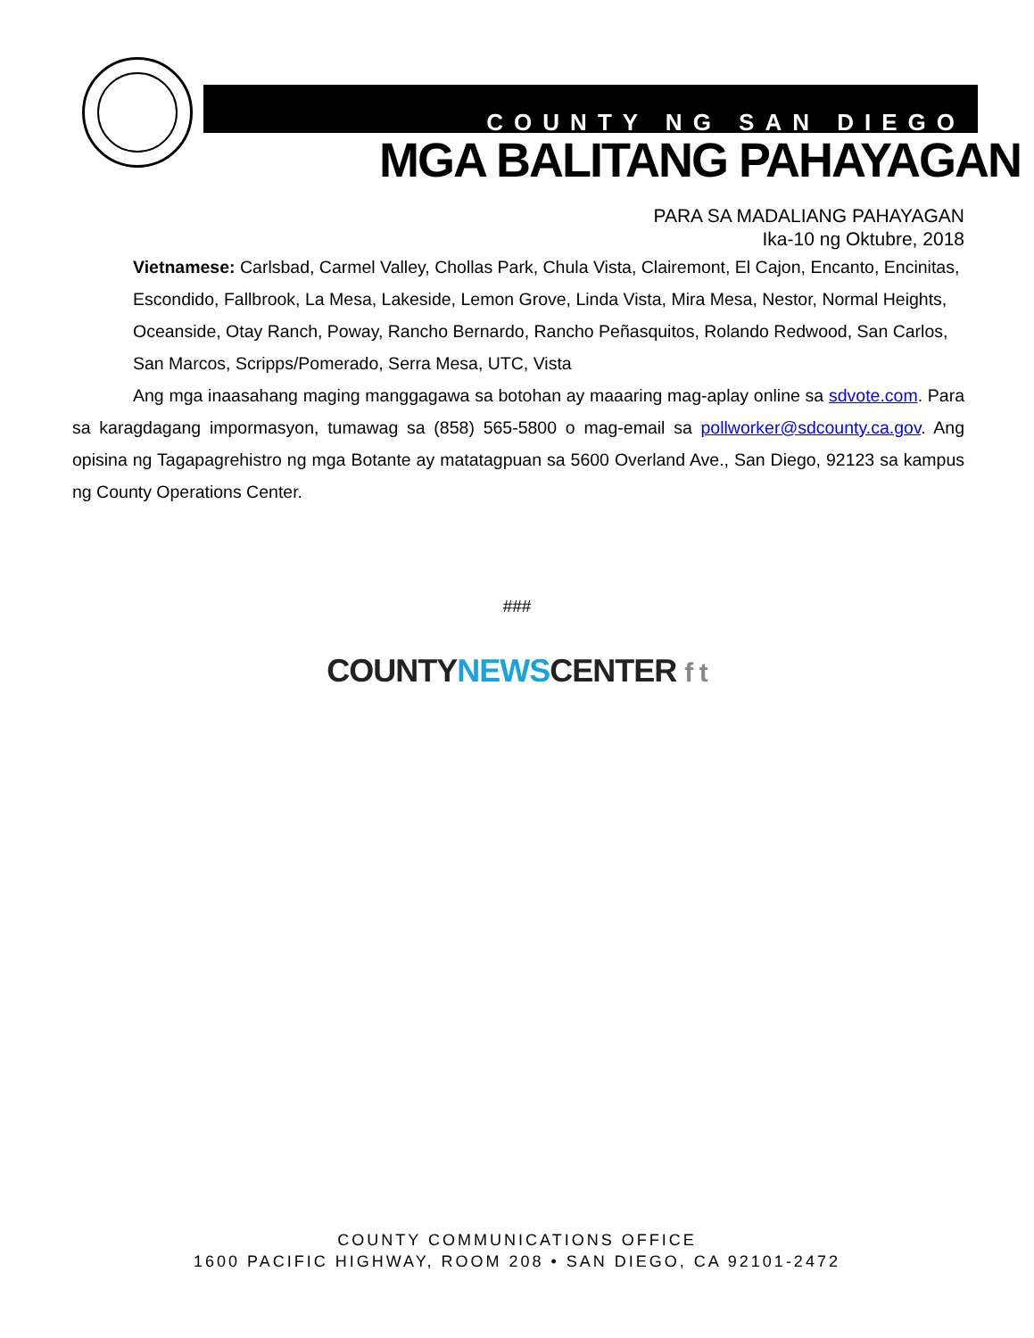COUNTY NG SAN DIEGO
MGA BALITANG PAHAYAGAN
PARA SA MADALIANG PAHAYAGAN
Ika-10 ng Oktubre, 2018
Vietnamese: Carlsbad, Carmel Valley, Chollas Park, Chula Vista, Clairemont, El Cajon, Encanto, Encinitas, Escondido, Fallbrook, La Mesa, Lakeside, Lemon Grove, Linda Vista, Mira Mesa, Nestor, Normal Heights, Oceanside, Otay Ranch, Poway, Rancho Bernardo, Rancho Peñasquitos, Rolando Redwood, San Carlos, San Marcos, Scripps/Pomerado, Serra Mesa, UTC, Vista
Ang mga inaasahang maging manggagawa sa botohan ay maaaring mag-aplay online sa sdvote.com. Para sa karagdagang impormasyon, tumawag sa (858) 565-5800 o mag-email sa pollworker@sdcounty.ca.gov. Ang opisina ng Tagapagrehistro ng mga Botante ay matatagpuan sa 5600 Overland Ave., San Diego, 92123 sa kampus ng County Operations Center.
###
COUNTY NEWS CENTER f t
COUNTY COMMUNICATIONS OFFICE
1600 PACIFIC HIGHWAY, ROOM 208 • SAN DIEGO, CA 92101-2472